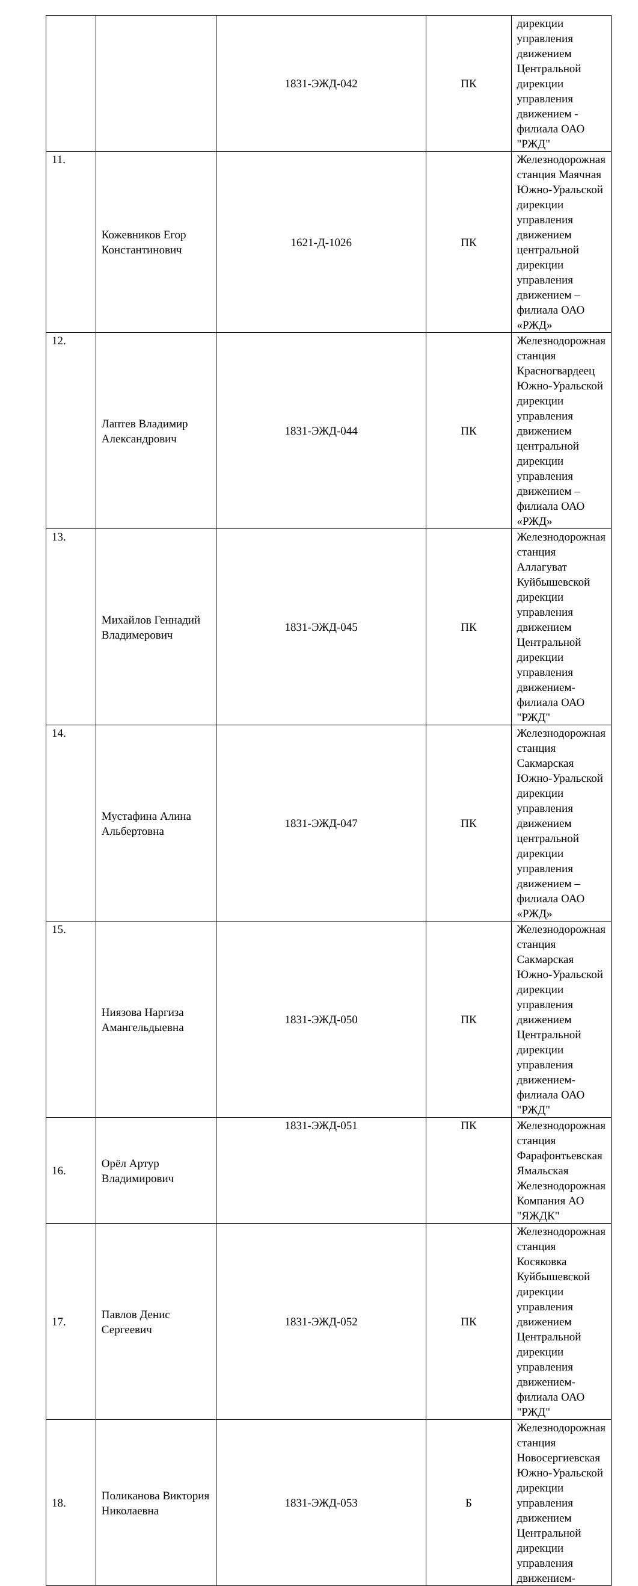| | | 1831-ЭЖД-042 | ПК | дирекции управления движением Центральной дирекции управления движением - филиала ОАО "РЖД" |
| 11. | Кожевников Егор Константинович | 1621-Д-1026 | ПК | Железнодорожная станция Маячная Южно-Уральской дирекции управления движением центральной дирекции управления движением – филиала ОАО «РЖД» |
| 12. | Лаптев Владимир Александрович | 1831-ЭЖД-044 | ПК | Железнодорожная станция Красногвардеец Южно-Уральской дирекции управления движением центральной дирекции управления движением – филиала ОАО «РЖД» |
| 13. | Михайлов Геннадий Владимерович | 1831-ЭЖД-045 | ПК | Железнодорожная станция Аллагуват Куйбышевской дирекции управления движением Центральной дирекции управления движением-филиала ОАО "РЖД" |
| 14. | Мустафина Алина Альбертовна | 1831-ЭЖД-047 | ПК | Железнодорожная станция Сакмарская Южно-Уральской дирекции управления движением центральной дирекции управления движением – филиала ОАО «РЖД» |
| 15. | Ниязова Наргиза Амангельдыевна | 1831-ЭЖД-050 | ПК | Железнодорожная станция Сакмарская Южно-Уральской дирекции управления движением Центральной дирекции управления движением-филиала ОАО "РЖД" |
| 16. | Орёл Артур Владимирович | 1831-ЭЖД-051 | ПК | Железнодорожная станция Фарафонтьевская Ямальская Железнодорожная Компания АО "ЯЖДК" |
| 17. | Павлов Денис Сергеевич | 1831-ЭЖД-052 | ПК | Железнодорожная станция Косяковка Куйбышевской дирекции управления движением Центральной дирекции управления движением-филиала ОАО "РЖД" |
| 18. | Поликанова Виктория Николаевна | 1831-ЭЖД-053 | Б | Железнодорожная станция Новосергиевская Южно-Уральской дирекции управления движением Центральной дирекции управления движением- |